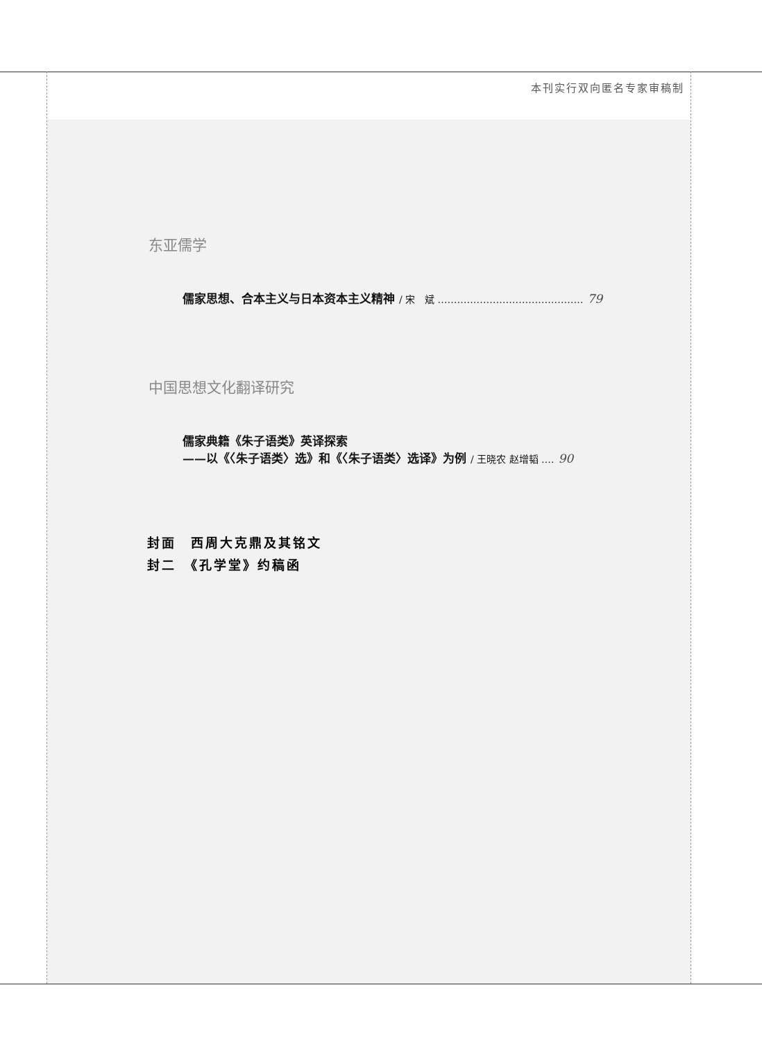本刊实行双向匿名专家审稿制
东亚儒学
儒家思想、合本主义与日本资本主义精神 / 宋　斌 ……………………………………… 79
中国思想文化翻译研究
儒家典籍《朱子语类》英译探索
——以《〈朱子语类〉选》和《〈朱子语类〉选译》为例 / 王晓农 赵增韬 …. 90
封面　西周大克鼎及其铭文
封二　《孔学堂》约稿函